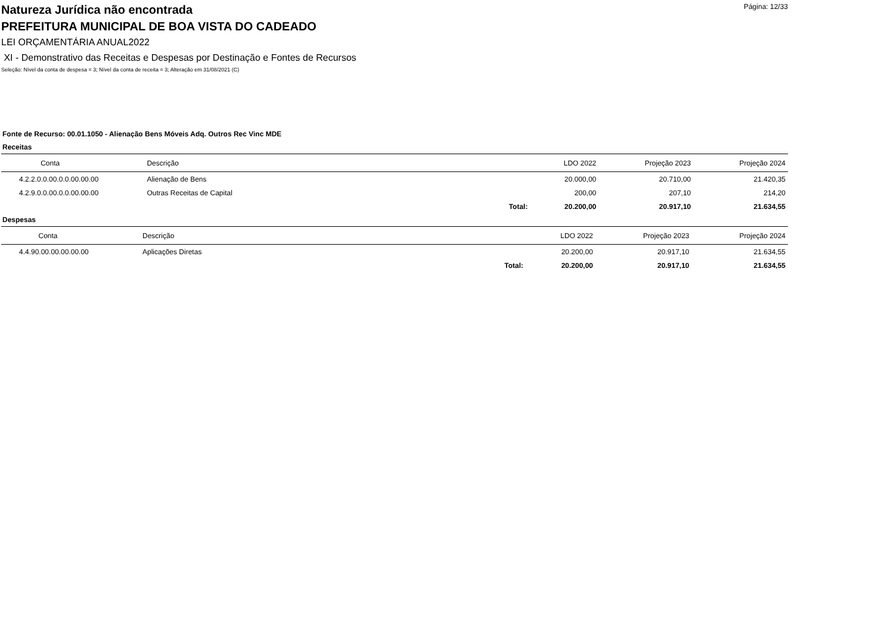Página: 12/33
Natureza Jurídica não encontrada
PREFEITURA MUNICIPAL DE BOA VISTA DO CADEADO
LEI ORÇAMENTÁRIA ANUAL2022
XI - Demonstrativo das Receitas e Despesas por Destinação e Fontes de Recursos
Seleção: Nível da conta de despesa = 3; Nível da conta de receita = 3; Alteração em 31/08/2021 (C)
Fonte de Recurso: 00.01.1050 - Alienação Bens Móveis Adq. Outros Rec Vinc MDE
Receitas
| Conta | Descrição | | LDO 2022 | Projeção 2023 | Projeção 2024 |
| --- | --- | --- | --- | --- | --- |
| 4.2.2.0.0.00.0.0.00.00.00 | Alienação de Bens | | 20.000,00 | 20.710,00 | 21.420,35 |
| 4.2.9.0.0.00.0.0.00.00.00 | Outras Receitas de Capital | | 200,00 | 207,10 | 214,20 |
| | | Total: | 20.200,00 | 20.917,10 | 21.634,55 |
Despesas
| Conta | Descrição | | LDO 2022 | Projeção 2023 | Projeção 2024 |
| --- | --- | --- | --- | --- | --- |
| 4.4.90.00.00.00.00.00 | Aplicações Diretas | | 20.200,00 | 20.917,10 | 21.634,55 |
| | | Total: | 20.200,00 | 20.917,10 | 21.634,55 |